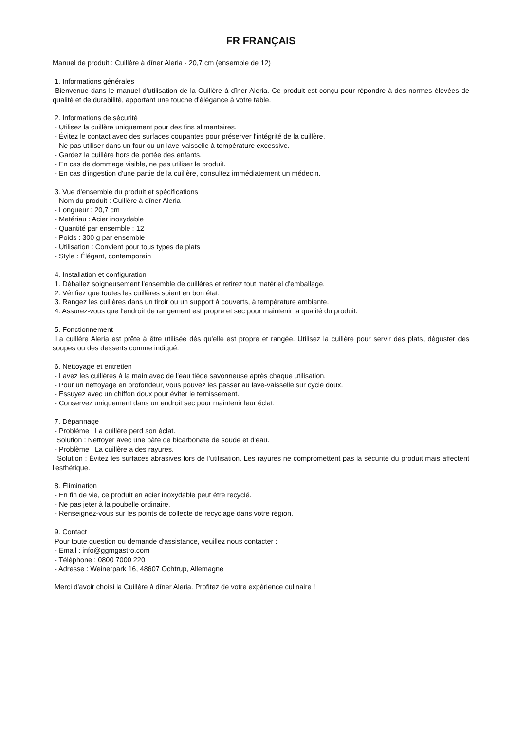FR FRANÇAIS
Manuel de produit : Cuillère à dîner Aleria - 20,7 cm (ensemble de 12)
1. Informations générales
Bienvenue dans le manuel d'utilisation de la Cuillère à dîner Aleria. Ce produit est conçu pour répondre à des normes élevées de qualité et de durabilité, apportant une touche d'élégance à votre table.
2. Informations de sécurité
- Utilisez la cuillère uniquement pour des fins alimentaires.
- Évitez le contact avec des surfaces coupantes pour préserver l'intégrité de la cuillère.
- Ne pas utiliser dans un four ou un lave-vaisselle à température excessive.
- Gardez la cuillère hors de portée des enfants.
- En cas de dommage visible, ne pas utiliser le produit.
- En cas d'ingestion d'une partie de la cuillère, consultez immédiatement un médecin.
3. Vue d'ensemble du produit et spécifications
- Nom du produit : Cuillère à dîner Aleria
- Longueur : 20,7 cm
- Matériau : Acier inoxydable
- Quantité par ensemble : 12
- Poids : 300 g par ensemble
- Utilisation : Convient pour tous types de plats
- Style : Élégant, contemporain
4. Installation et configuration
1. Déballez soigneusement l'ensemble de cuillères et retirez tout matériel d'emballage.
2. Vérifiez que toutes les cuillères soient en bon état.
3. Rangez les cuillères dans un tiroir ou un support à couverts, à température ambiante.
4. Assurez-vous que l'endroit de rangement est propre et sec pour maintenir la qualité du produit.
5. Fonctionnement
La cuillère Aleria est prête à être utilisée dès qu'elle est propre et rangée. Utilisez la cuillère pour servir des plats, déguster des soupes ou des desserts comme indiqué.
6. Nettoyage et entretien
- Lavez les cuillères à la main avec de l'eau tiède savonneuse après chaque utilisation.
- Pour un nettoyage en profondeur, vous pouvez les passer au lave-vaisselle sur cycle doux.
- Essuyez avec un chiffon doux pour éviter le ternissement.
- Conservez uniquement dans un endroit sec pour maintenir leur éclat.
7. Dépannage
- Problème : La cuillère perd son éclat.
Solution : Nettoyer avec une pâte de bicarbonate de soude et d'eau.
- Problème : La cuillère a des rayures.
Solution : Évitez les surfaces abrasives lors de l'utilisation. Les rayures ne compromettent pas la sécurité du produit mais affectent l'esthétique.
8. Élimination
- En fin de vie, ce produit en acier inoxydable peut être recyclé.
- Ne pas jeter à la poubelle ordinaire.
- Renseignez-vous sur les points de collecte de recyclage dans votre région.
9. Contact
Pour toute question ou demande d'assistance, veuillez nous contacter :
- Email : info@ggmgastro.com
- Téléphone : 0800 7000 220
- Adresse : Weinerpark 16, 48607 Ochtrup, Allemagne
Merci d'avoir choisi la Cuillère à dîner Aleria. Profitez de votre expérience culinaire !